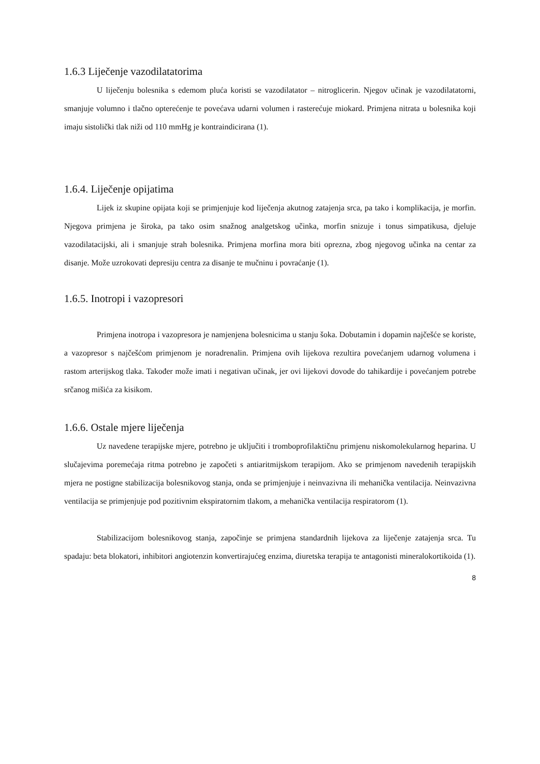1.6.3 Liječenje vazodilatatorima
U liječenju bolesnika s edemom pluća koristi se vazodilatator – nitroglicerin. Njegov učinak je vazodilatatorni, smanjuje volumno i tlačno opterećenje te povećava udarni volumen i rasterećuje miokard. Primjena nitrata u bolesnika koji imaju sistolički tlak niži od 110 mmHg je kontraindicirana (1).
1.6.4. Liječenje opijatima
Lijek iz skupine opijata koji se primjenjuje kod liječenja akutnog zatajenja srca, pa tako i komplikacija, je morfin. Njegova primjena je široka, pa tako osim snažnog analgetskog učinka, morfin snizuje i tonus simpatikusa, djeluje vazodilatacijski, ali i smanjuje strah bolesnika. Primjena morfina mora biti oprezna, zbog njegovog učinka na centar za disanje. Može uzrokovati depresiju centra za disanje te mučninu i povraćanje (1).
1.6.5. Inotropi i vazopresori
Primjena inotropa i vazopresora je namjenjena bolesnicima u stanju šoka. Dobutamin i dopamin najčešće se koriste, a vazopresor s najčešćom primjenom je noradrenalin. Primjena ovih lijekova rezultira povećanjem udarnog volumena i rastom arterijskog tlaka. Također može imati i negativan učinak, jer ovi lijekovi dovode do tahikardije i povećanjem potrebe srčanog mišića za kisikom.
1.6.6. Ostale mjere liječenja
Uz navedene terapijske mjere, potrebno je uključiti i tromboprofilaktičnu primjenu niskomolekularnog heparina. U slučajevima poremećaja ritma potrebno je započeti s antiaritmijskom terapijom. Ako se primjenom navedenih terapijskih mjera ne postigne stabilizacija bolesnikovog stanja, onda se primjenjuje i neinvazivna ili mehanička ventilacija. Neinvazivna ventilacija se primjenjuje pod pozitivnim ekspiratornim tlakom, a mehanička ventilacija respiratorom (1).
Stabilizacijom bolesnikovog stanja, započinje se primjena standardnih lijekova za liječenje zatajenja srca. Tu spadaju: beta blokatori, inhibitori angiotenzin konvertirajućeg enzima, diuretska terapija te antagonisti mineralokortikoida (1).
8